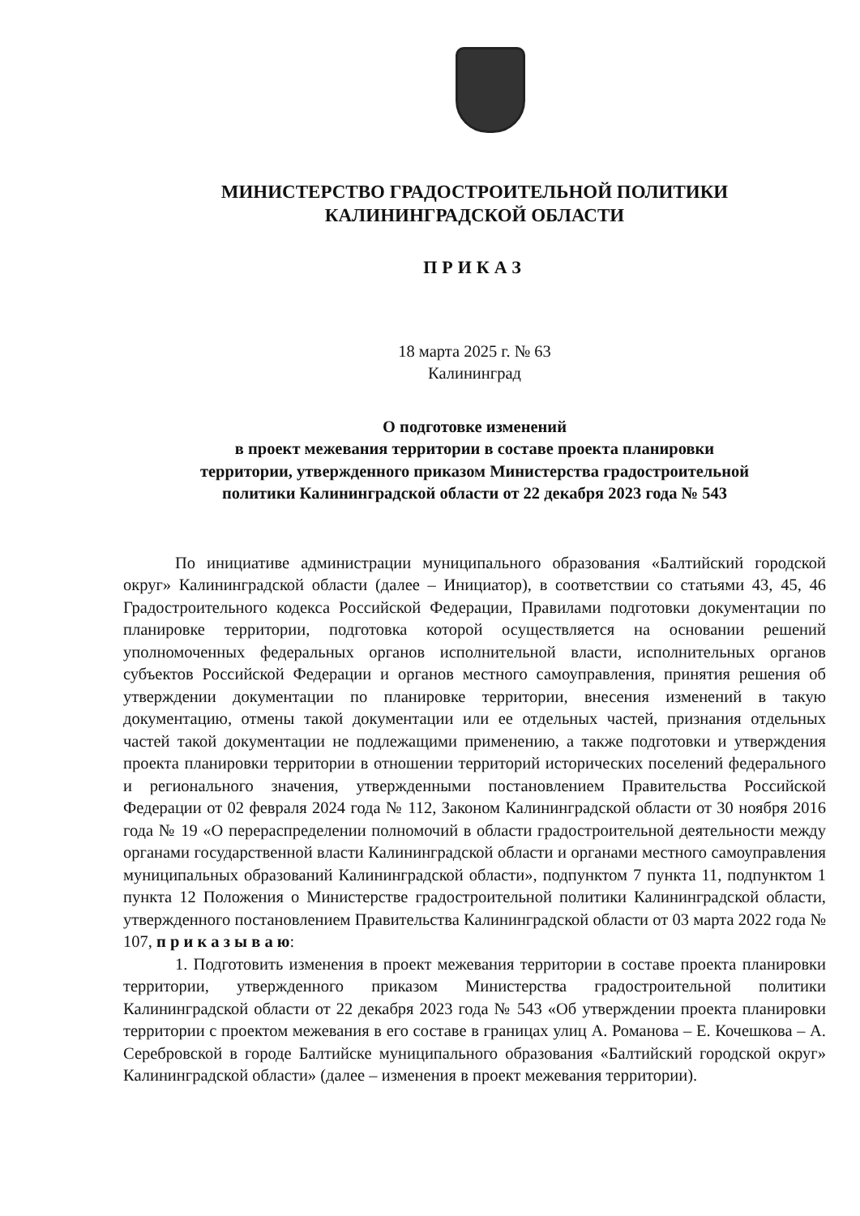МИНИСТЕРСТВО ГРАДОСТРОИТЕЛЬНОЙ ПОЛИТИКИ
КАЛИНИНГРАДСКОЙ ОБЛАСТИ
ПРИКАЗ
18 марта 2025 г. № 63
Калининград
О подготовке изменений
в проект межевания территории в составе проекта планировки
территории, утвержденного приказом Министерства градостроительной
политики Калининградской области от 22 декабря 2023 года № 543
По инициативе администрации муниципального образования «Балтийский городской округ» Калининградской области (далее – Инициатор), в соответствии со статьями 43, 45, 46 Градостроительного кодекса Российской Федерации, Правилами подготовки документации по планировке территории, подготовка которой осуществляется на основании решений уполномоченных федеральных органов исполнительной власти, исполнительных органов субъектов Российской Федерации и органов местного самоуправления, принятия решения об утверждении документации по планировке территории, внесения изменений в такую документацию, отмены такой документации или ее отдельных частей, признания отдельных частей такой документации не подлежащими применению, а также подготовки и утверждения проекта планировки территории в отношении территорий исторических поселений федерального и регионального значения, утвержденными постановлением Правительства Российской Федерации от 02 февраля 2024 года № 112, Законом Калининградской области от 30 ноября 2016 года № 19 «О перераспределении полномочий в области градостроительной деятельности между органами государственной власти Калининградской области и органами местного самоуправления муниципальных образований Калининградской области», подпунктом 7 пункта 11, подпунктом 1 пункта 12 Положения о Министерстве градостроительной политики Калининградской области, утвержденного постановлением Правительства Калининградской области от 03 марта 2022 года № 107, п р и к а з ы в а ю:
1. Подготовить изменения в проект межевания территории в составе проекта планировки территории, утвержденного приказом Министерства градостроительной политики Калининградской области от 22 декабря 2023 года № 543 «Об утверждении проекта планировки территории с проектом межевания в его составе в границах улиц А. Романова – Е. Кочешкова – А. Серебровской в городе Балтийске муниципального образования «Балтийский городской округ» Калининградской области» (далее – изменения в проект межевания территории).